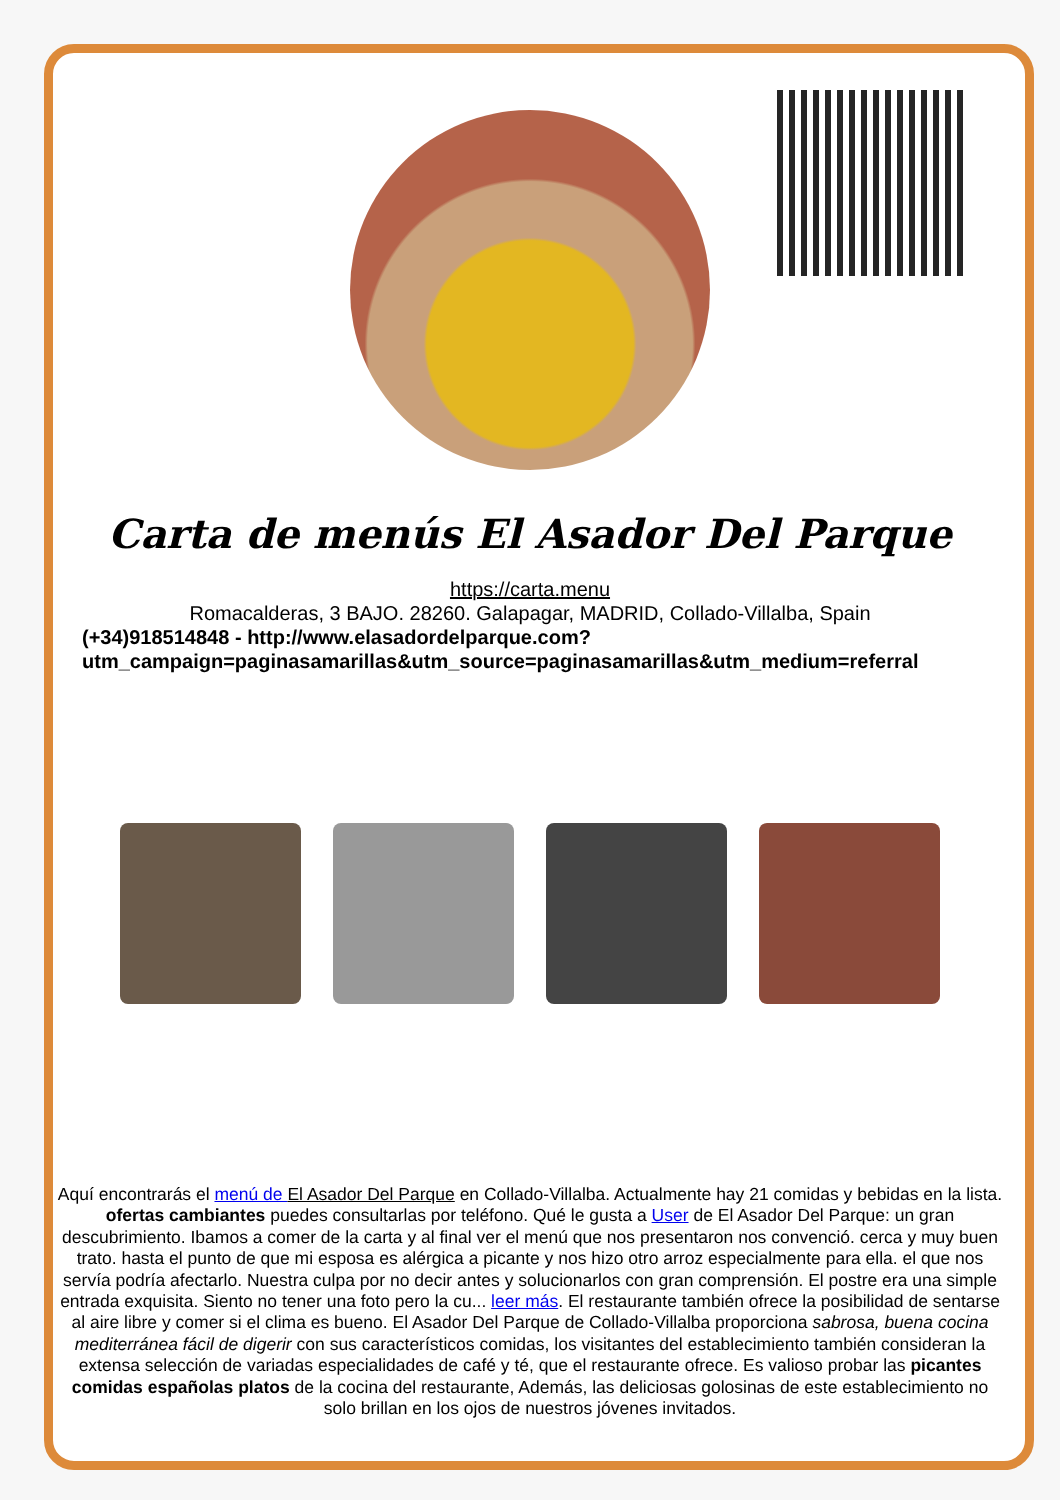Carta de menús El Asador Del Parque
https://carta.menu
Romacalderas, 3 BAJO. 28260. Galapagar, MADRID, Collado-Villalba, Spain
(+34)918514848 - http://www.elasadordelparque.com?
utm_campaign=paginasamarillas&utm_source=paginasamarillas&utm_medium=referral
Aquí encontrarás el menú de El Asador Del Parque en Collado-Villalba. Actualmente hay 21 comidas y bebidas en la lista. ofertas cambiantes puedes consultarlas por teléfono. Qué le gusta a User de El Asador Del Parque: un gran descubrimiento. Ibamos a comer de la carta y al final ver el menú que nos presentaron nos convenció. cerca y muy buen trato. hasta el punto de que mi esposa es alérgica a picante y nos hizo otro arroz especialmente para ella. el que nos servía podría afectarlo. Nuestra culpa por no decir antes y solucionarlos con gran comprensión. El postre era una simple entrada exquisita. Siento no tener una foto pero la cu... leer más. El restaurante también ofrece la posibilidad de sentarse al aire libre y comer si el clima es bueno. El Asador Del Parque de Collado-Villalba proporciona sabrosa, buena cocina mediterránea fácil de digerir con sus característicos comidas, los visitantes del establecimiento también consideran la extensa selección de variadas especialidades de café y té, que el restaurante ofrece. Es valioso probar las picantes comidas españolas platos de la cocina del restaurante, Además, las deliciosas golosinas de este establecimiento no solo brillan en los ojos de nuestros jóvenes invitados.